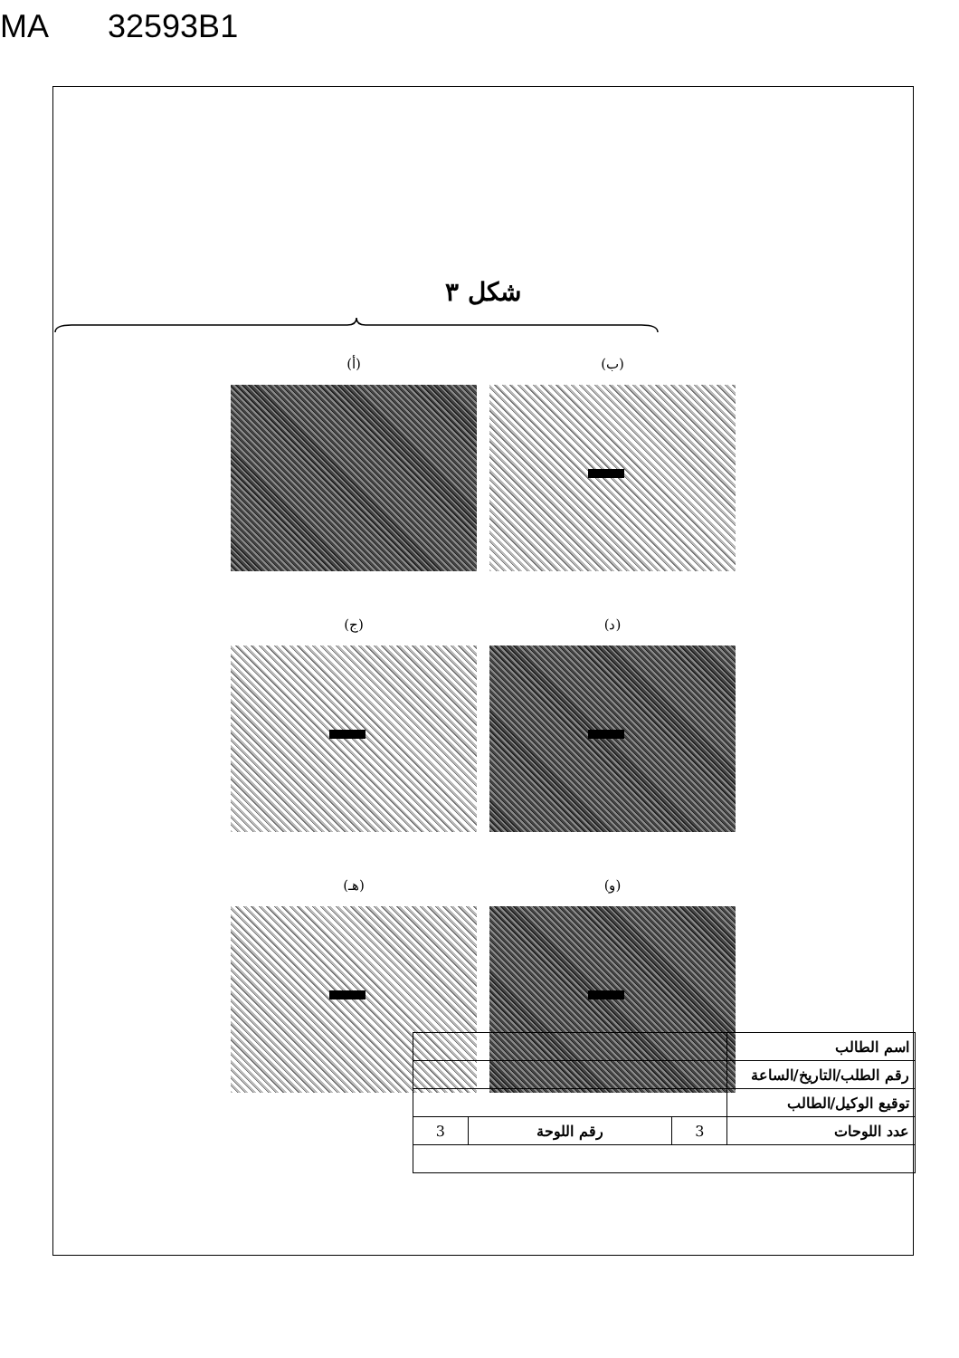MA 32593B1
شكل ٣
(ب)
(أ)
(د)
(ج)
(و)
(هـ)
| اسم الطالب | | | |
| رقم الطلب/التاريخ/الساعة | | | |
| توقيع الوكيل/الطالب | | | |
| عدد اللوحات | 3 | رقم اللوحة | 3 |